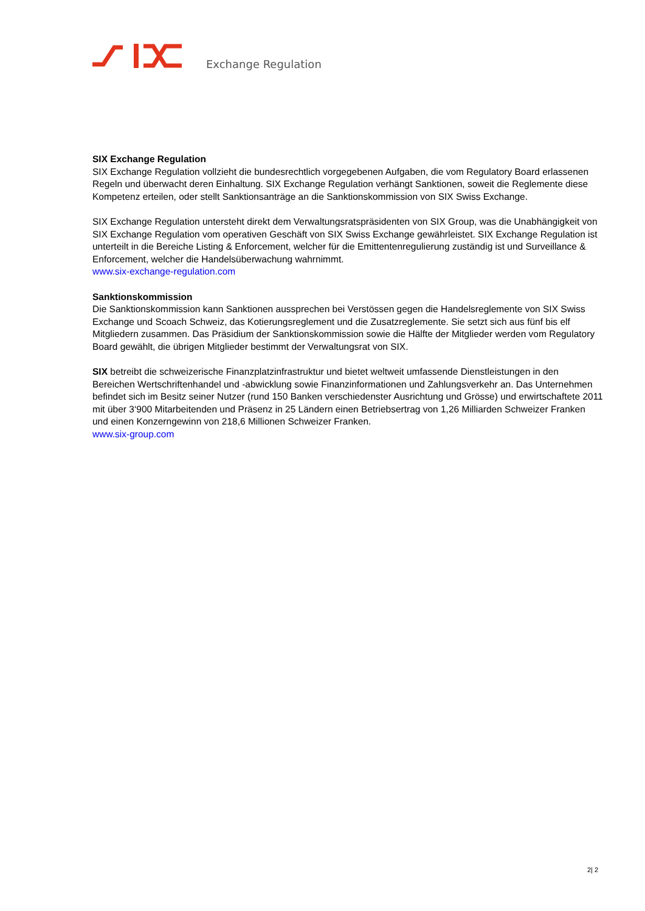Exchange Regulation
SIX Exchange Regulation
SIX Exchange Regulation vollzieht die bundesrechtlich vorgegebenen Aufgaben, die vom Regulatory Board erlassenen Regeln und überwacht deren Einhaltung. SIX Exchange Regulation verhängt Sanktionen, soweit die Reglemente diese Kompetenz erteilen, oder stellt Sanktionsanträge an die Sanktionskommission von SIX Swiss Exchange.
SIX Exchange Regulation untersteht direkt dem Verwaltungsratspräsidenten von SIX Group, was die Unabhängigkeit von SIX Exchange Regulation vom operativen Geschäft von SIX Swiss Exchange gewährleistet. SIX Exchange Regulation ist unterteilt in die Bereiche Listing & Enforcement, welcher für die Emittentenregulierung zuständig ist und Surveillance & Enforcement, welcher die Handelsüberwachung wahrnimmt.
www.six-exchange-regulation.com
Sanktionskommission
Die Sanktionskommission kann Sanktionen aussprechen bei Verstössen gegen die Handelsreglemente von SIX Swiss Exchange und Scoach Schweiz, das Kotierungsreglement und die Zusatzreglemente. Sie setzt sich aus fünf bis elf Mitgliedern zusammen. Das Präsidium der Sanktionskommission sowie die Hälfte der Mitglieder werden vom Regulatory Board gewählt, die übrigen Mitglieder bestimmt der Verwaltungsrat von SIX.
SIX betreibt die schweizerische Finanzplatzinfrastruktur und bietet weltweit umfassende Dienstleistungen in den Bereichen Wertschriftenhandel und -abwicklung sowie Finanzinformationen und Zahlungsverkehr an. Das Unternehmen befindet sich im Besitz seiner Nutzer (rund 150 Banken verschiedenster Ausrichtung und Grösse) und erwirtschaftete 2011 mit über 3‘900 Mitarbeitenden und Präsenz in 25 Ländern einen Betriebsertrag von 1,26 Milliarden Schweizer Franken und einen Konzerngewinn von 218,6 Millionen Schweizer Franken.
www.six-group.com
2| 2